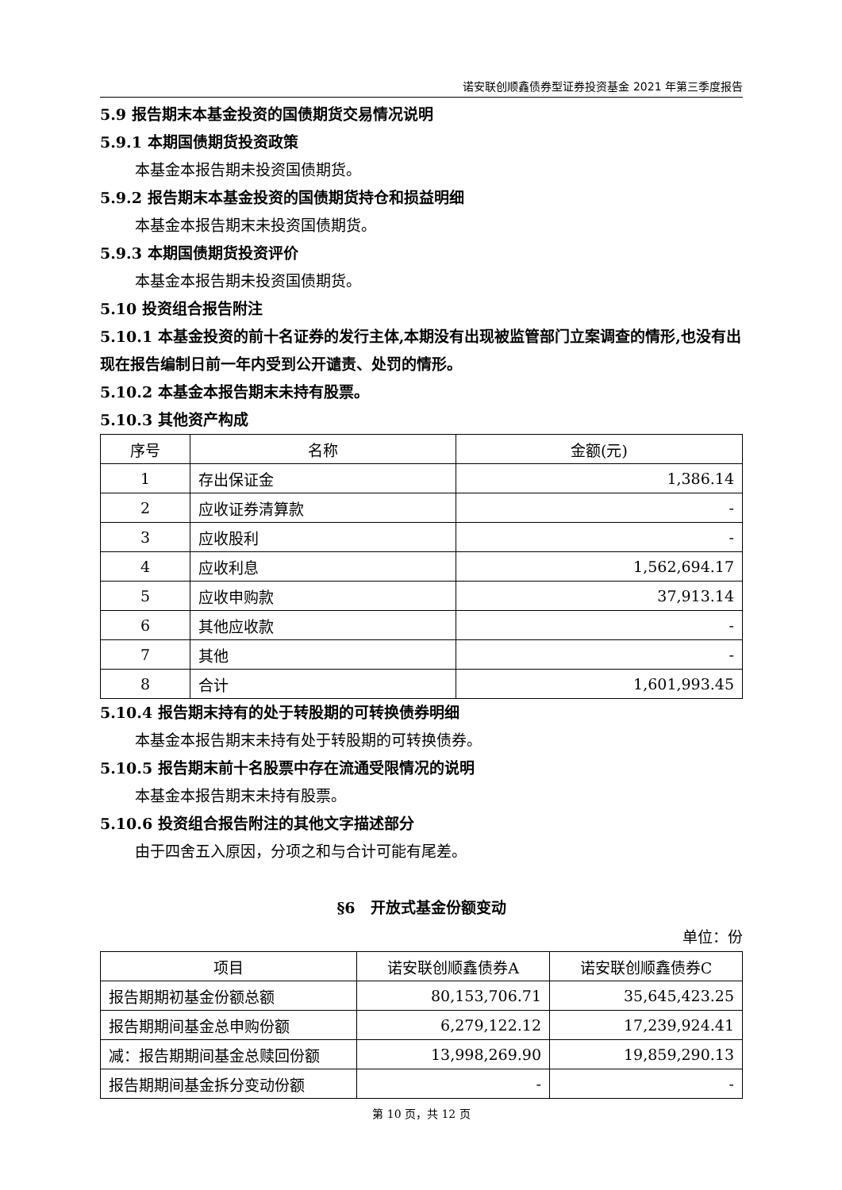诺安联创顺鑫债券型证券投资基金 2021 年第三季度报告
5.9 报告期末本基金投资的国债期货交易情况说明
5.9.1 本期国债期货投资政策
本基金本报告期未投资国债期货。
5.9.2 报告期末本基金投资的国债期货持仓和损益明细
本基金本报告期末未投资国债期货。
5.9.3 本期国债期货投资评价
本基金本报告期未投资国债期货。
5.10 投资组合报告附注
5.10.1 本基金投资的前十名证券的发行主体,本期没有出现被监管部门立案调查的情形,也没有出现在报告编制日前一年内受到公开谴责、处罚的情形。
5.10.2 本基金本报告期末未持有股票。
5.10.3 其他资产构成
| 序号 | 名称 | 金额(元) |
| --- | --- | --- |
| 1 | 存出保证金 | 1,386.14 |
| 2 | 应收证券清算款 | - |
| 3 | 应收股利 | - |
| 4 | 应收利息 | 1,562,694.17 |
| 5 | 应收申购款 | 37,913.14 |
| 6 | 其他应收款 | - |
| 7 | 其他 | - |
| 8 | 合计 | 1,601,993.45 |
5.10.4 报告期末持有的处于转股期的可转换债券明细
本基金本报告期末未持有处于转股期的可转换债券。
5.10.5 报告期末前十名股票中存在流通受限情况的说明
本基金本报告期末未持有股票。
5.10.6 投资组合报告附注的其他文字描述部分
由于四舍五入原因，分项之和与合计可能有尾差。
§6　开放式基金份额变动
单位：份
| 项目 | 诺安联创顺鑫债券A | 诺安联创顺鑫债券C |
| --- | --- | --- |
| 报告期期初基金份额总额 | 80,153,706.71 | 35,645,423.25 |
| 报告期期间基金总申购份额 | 6,279,122.12 | 17,239,924.41 |
| 减：报告期期间基金总赎回份额 | 13,998,269.90 | 19,859,290.13 |
| 报告期期间基金拆分变动份额 | - | - |
第 10 页，共 12 页